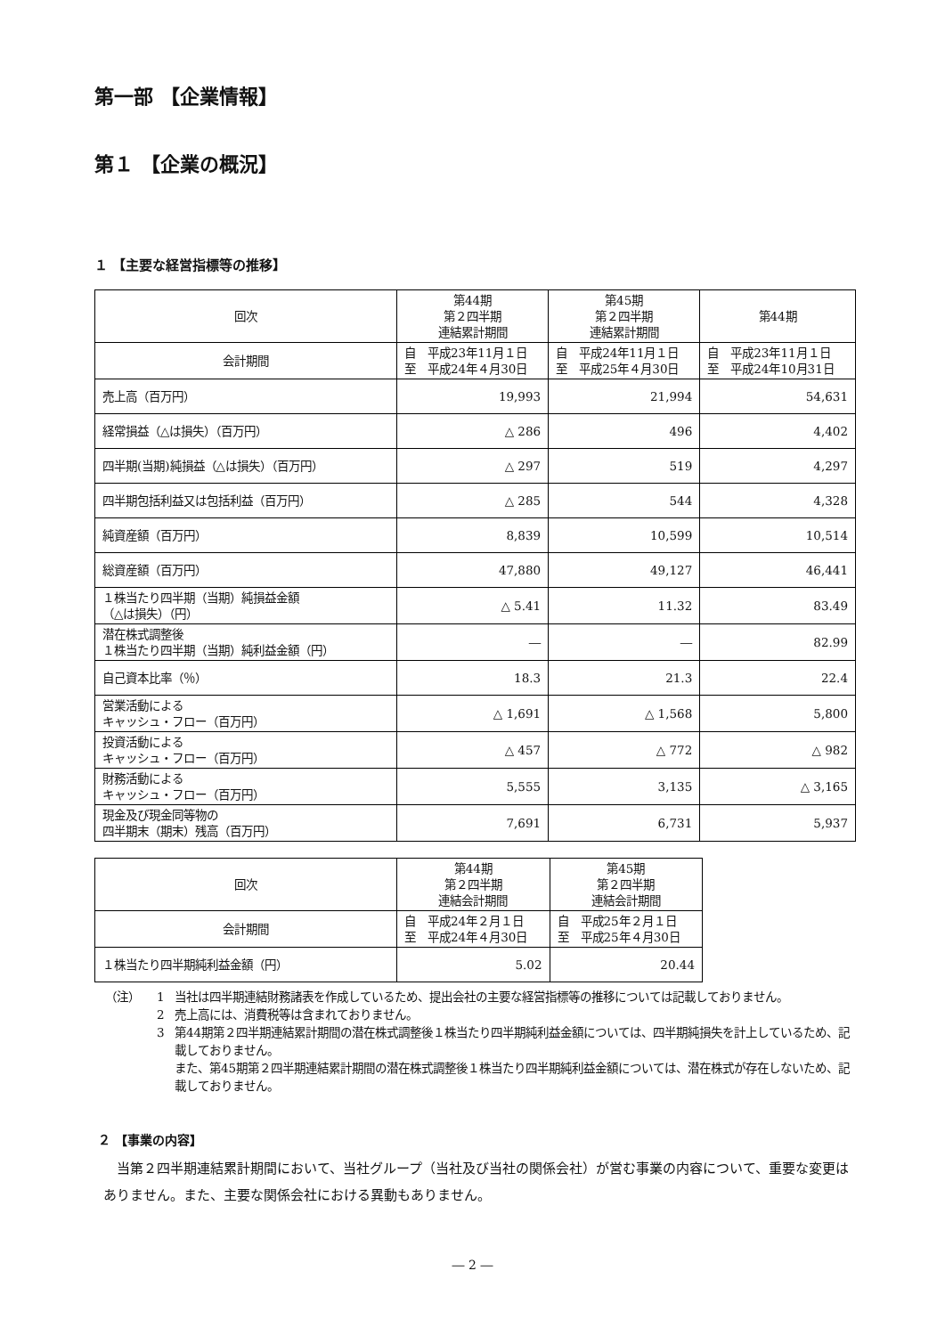第一部 【企業情報】
第１ 【企業の概況】
１ 【主要な経営指標等の推移】
| 回次 | 第44期 第２四半期 連結累計期間 | 第45期 第２四半期 連結累計期間 | 第44期 |
| --- | --- | --- | --- |
| 会計期間 | 自 平成23年11月１日 至 平成24年４月30日 | 自 平成24年11月１日 至 平成25年４月30日 | 自 平成23年11月１日 至 平成24年10月31日 |
| 売上高（百万円） | 19,993 | 21,994 | 54,631 |
| 経常損益（△は損失）（百万円） | △ 286 | 496 | 4,402 |
| 四半期(当期)純損益（△は損失）（百万円） | △ 297 | 519 | 4,297 |
| 四半期包括利益又は包括利益（百万円） | △ 285 | 544 | 4,328 |
| 純資産額（百万円） | 8,839 | 10,599 | 10,514 |
| 総資産額（百万円） | 47,880 | 49,127 | 46,441 |
| １株当たり四半期（当期）純損益金額 （△は損失）（円） | △ 5.41 | 11.32 | 83.49 |
| 潜在株式調整後 １株当たり四半期（当期）純利益金額（円） | ― | ― | 82.99 |
| 自己資本比率（％） | 18.3 | 21.3 | 22.4 |
| 営業活動による キャッシュ・フロー（百万円） | △ 1,691 | △ 1,568 | 5,800 |
| 投資活動による キャッシュ・フロー（百万円） | △ 457 | △ 772 | △ 982 |
| 財務活動による キャッシュ・フロー（百万円） | 5,555 | 3,135 | △ 3,165 |
| 現金及び現金同等物の 四半期末（期末）残高（百万円） | 7,691 | 6,731 | 5,937 |
| 回次 | 第44期 第２四半期 連結会計期間 | 第45期 第２四半期 連結会計期間 |
| --- | --- | --- |
| 会計期間 | 自 平成24年２月１日 至 平成24年４月30日 | 自 平成25年２月１日 至 平成25年４月30日 |
| １株当たり四半期純利益金額（円） | 5.02 | 20.44 |
（注） 1 当社は四半期連結財務諸表を作成しているため、提出会社の主要な経営指標等の推移については記載しておりません。
2 売上高には、消費税等は含まれておりません。
3 第44期第２四半期連結累計期間の潜在株式調整後１株当たり四半期純利益金額については、四半期純損失を計上しているため、記載しておりません。
また、第45期第２四半期連結累計期間の潜在株式調整後１株当たり四半期純利益金額については、潜在株式が存在しないため、記載しておりません。
２ 【事業の内容】
当第２四半期連結累計期間において、当社グループ（当社及び当社の関係会社）が営む事業の内容について、重要な変更はありません。また、主要な関係会社における異動もありません。
― 2 ―